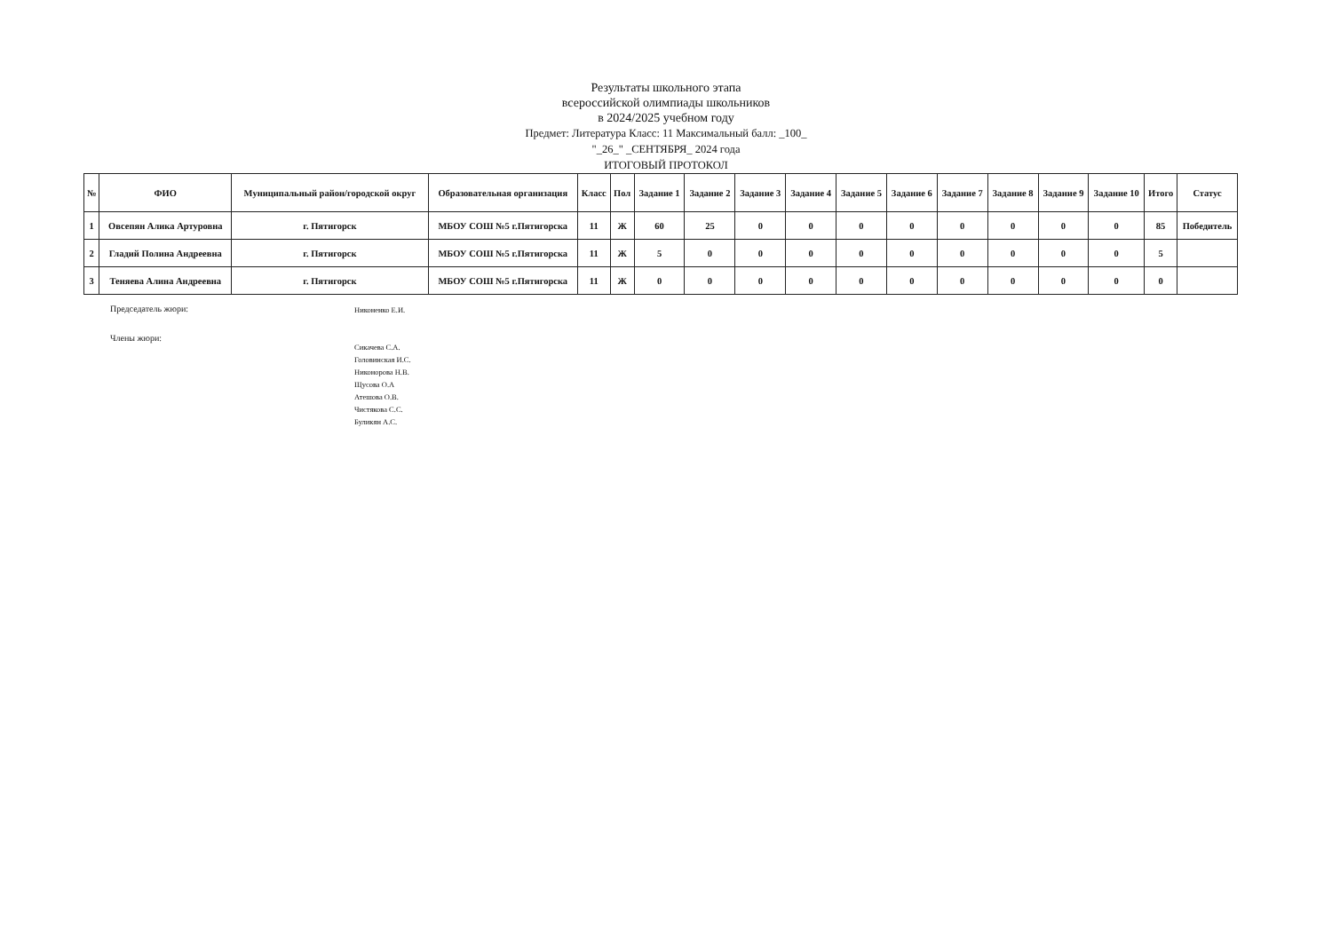Результаты школьного этапа
всероссийской олимпиады школьников
в 2024/2025 учебном году
Предмет: Литература Класс: 11 Максимальный балл: _100_
"_26_" _СЕНТЯБРЯ_ 2024 года
ИТОГОВЫЙ ПРОТОКОЛ
| № | ФИО | Муниципальный район/городской округ | Образовательная организация | Класс | Пол | Задание 1 | Задание 2 | Задание 3 | Задание 4 | Задание 5 | Задание 6 | Задание 7 | Задание 8 | Задание 9 | Задание 10 | Итого | Статус |
| --- | --- | --- | --- | --- | --- | --- | --- | --- | --- | --- | --- | --- | --- | --- | --- | --- | --- |
| 1 | Овсепян Алика Артуровна | г. Пятигорск | МБОУ СОШ №5 г.Пятигорска | 11 | Ж | 60 | 25 | 0 | 0 | 0 | 0 | 0 | 0 | 0 | 0 | 85 | Победитель |
| 2 | Гладий Полина Андреевна | г. Пятигорск | МБОУ СОШ №5 г.Пятигорска | 11 | Ж | 5 | 0 | 0 | 0 | 0 | 0 | 0 | 0 | 0 | 0 | 5 | |
| 3 | Теняева Алина Андреевна | г. Пятигорск | МБОУ СОШ №5 г.Пятигорска | 11 | Ж | 0 | 0 | 0 | 0 | 0 | 0 | 0 | 0 | 0 | 0 | 0 | |
Председатель жюри:
Члены жюри:
Никоненко Е.И.
Сикачева С.А.
Головинская И.С.
Никонорова Н.В.
Щусова О.А
Атешова О.В.
Чистякова С.С.
Буликян А.С.